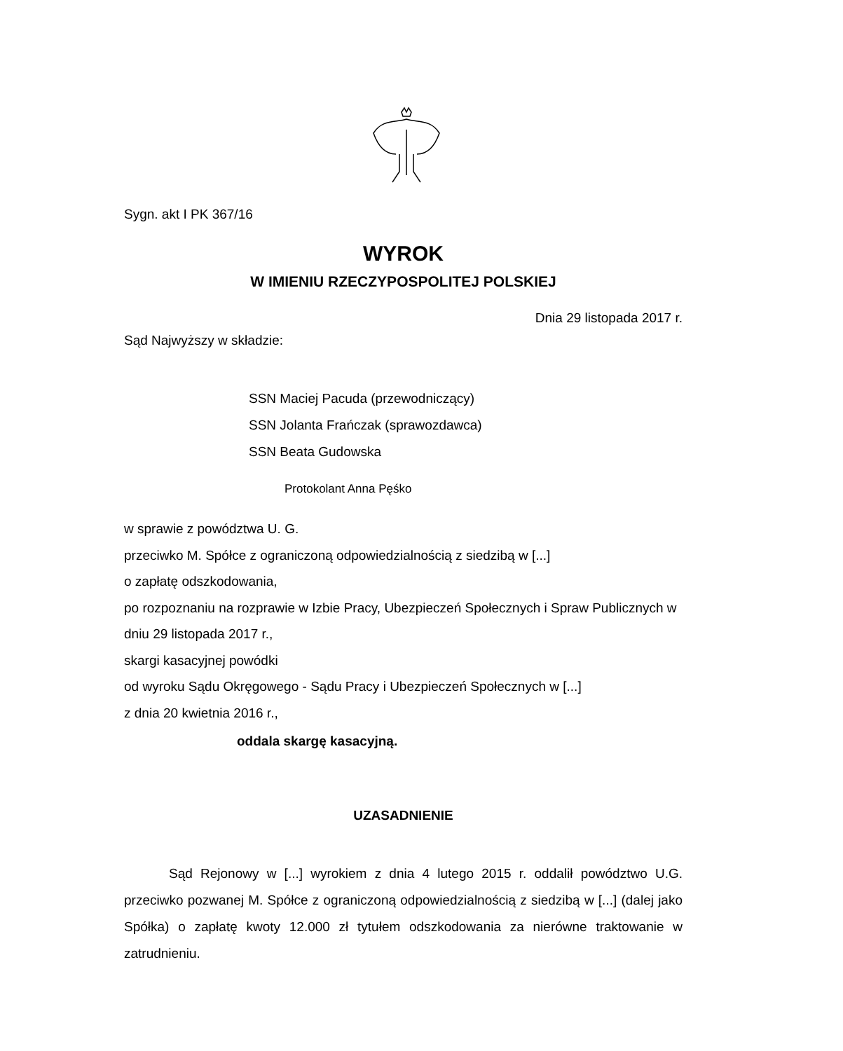Sygn. akt I PK 367/16
WYROK
W IMIENIU RZECZYPOSPOLITEJ POLSKIEJ
Dnia 29 listopada 2017 r.
Sąd Najwyższy w składzie:
SSN Maciej Pacuda (przewodniczący)
SSN Jolanta Frańczak (sprawozdawca)
SSN Beata Gudowska
Protokolant Anna Pęśko
w sprawie z powództwa U. G.
przeciwko M. Spółce z ograniczoną odpowiedzialnością z siedzibą w [...]
o zapłatę odszkodowania,
po rozpoznaniu na rozprawie w Izbie Pracy, Ubezpieczeń Społecznych i Spraw Publicznych w dniu 29 listopada 2017 r.,
skargi kasacyjnej powódki
od wyroku Sądu Okręgowego - Sądu Pracy i Ubezpieczeń Społecznych w [...]
z dnia 20 kwietnia 2016 r.,
oddala skargę kasacyjną.
UZASADNIENIE
Sąd Rejonowy w [...] wyrokiem z dnia 4 lutego 2015 r. oddalił powództwo U.G. przeciwko pozwanej M. Spółce z ograniczoną odpowiedzialnością z siedzibą w [...] (dalej jako Spółka) o zapłatę kwoty 12.000 zł tytułem odszkodowania za nierówne traktowanie w zatrudnieniu.